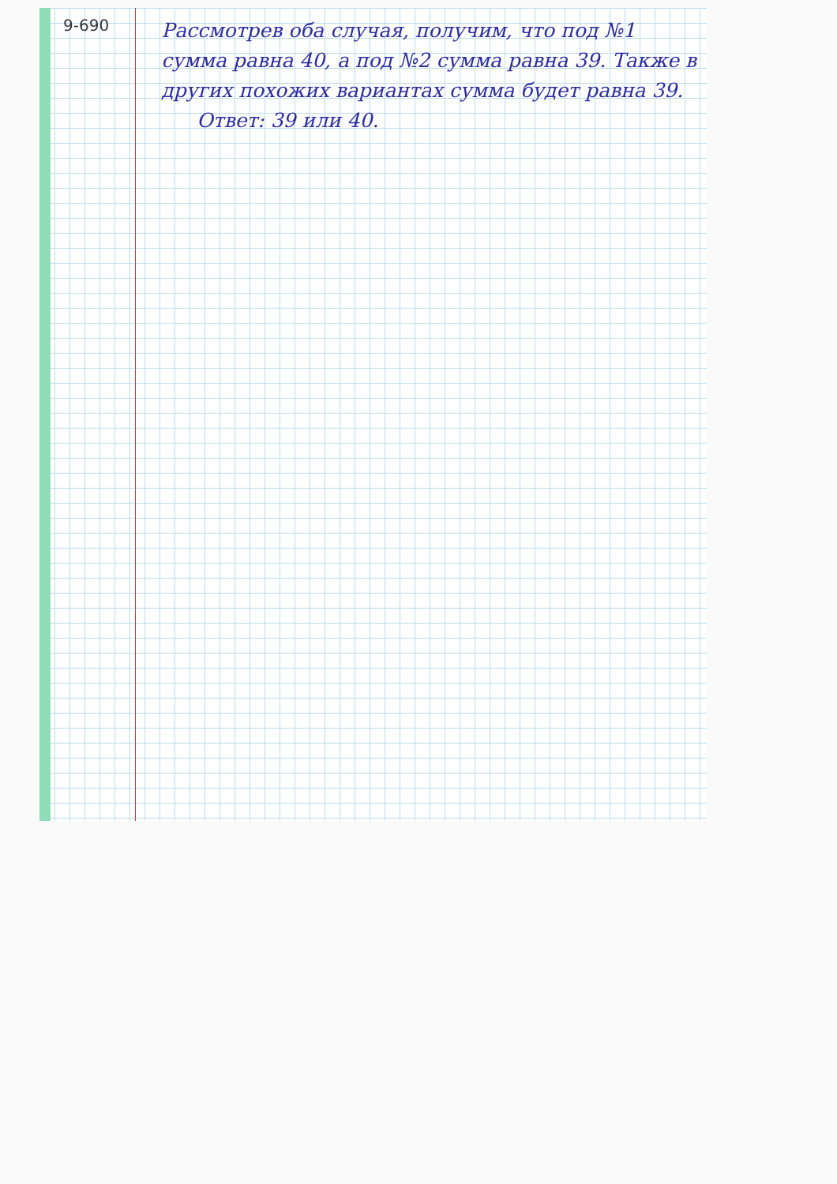9-690
Рассмотрев оба случая, получим, что под №1 сумма равна 40, а под №2 сумма равна 39. Также в других похожих вариантах сумма будет равна 39.
Ответ: 39 или 40.